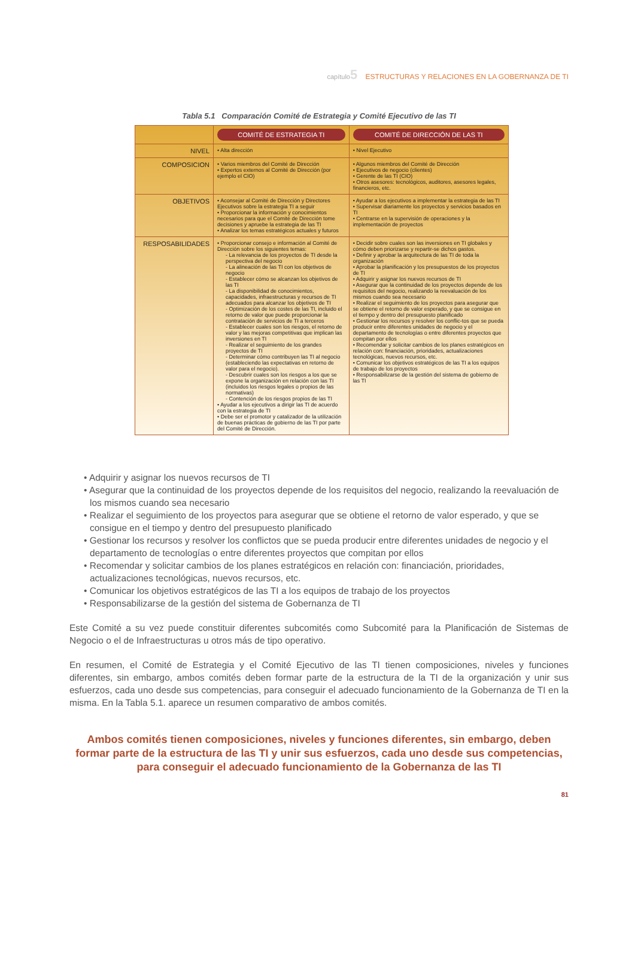capítulo5 ESTRUCTURAS Y RELACIONES EN LA GOBERNANZA DE TI
Tabla 5.1 Comparación Comité de Estrategia y Comité Ejecutivo de las TI
| | COMITÉ DE ESTRATEGIA TI | COMITÉ DE DIRECCIÓN DE LAS TI |
| --- | --- | --- |
| NIVEL | • Alta dirección | • Nivel Ejecutivo |
| COMPOSICION | • Varios miembros del Comité de Dirección • Expertos externos al Comité de Dirección (por ejemplo el CIO) | • Algunos miembros del Comité de Dirección • Ejecutivos de negocio (clientes) • Gerente de las TI (CIO) • Otros asesores: tecnológicos, auditores, asesores legales, financieros, etc. |
| OBJETIVOS | • Aconsejar al Comité de Dirección y Directores Ejecutivos sobre la estrategia TI a seguir • Proporcionar la información y conocimientos necesarios para que el Comité de Dirección tome decisiones y apruebe la estrategia de las TI • Analizar los temas estratégicos actuales y futuros | • Ayudar a los ejecutivos a implementar la estrategia de las TI • Supervisar diariamente los proyectos y servicios basados en TI • Centrarse en la supervisión de operaciones y la implementación de proyectos |
| RESPOSABILIDADES | • Proporcionar consejo e información al Comité de Dirección sobre los siguientes temas: - La relevancia de los proyectos de TI desde la perspectiva del negocio - La alineación de las TI con los objetivos de negocio - Establecer cómo se alcanzan los objetivos de las TI - La disponibilidad de conocimientos, capacidades, infraestructuras y recursos de TI adecuados para alcanzar los objetivos de TI - Optimización de los costes de las TI, incluido el retorno de valor que puede proporcionar la contratación de servicios de TI a terceros - Establecer cuales son los riesgos, el retorno de valor y las mejoras competitivas que implican las inversiones en TI - Realizar el seguimiento de los grandes proyectos de TI - Determinar cómo contribuyen las TI al negocio (estableciendo las expectativas en retorno de valor para el negocio). - Descubrir cuales son los riesgos a los que se expone la organización en relación con las TI (incluidos los riesgos legales o propios de las normativas) - Contención de los riesgos propios de las TI • Ayudar a los ejecutivos a dirigir las TI de acuerdo con la estrategia de TI • Debe ser el promotor y catalizador de la utilización de buenas prácticas de gobierno de las TI por parte del Comité de Dirección. | • Decidir sobre cuales son las inversiones en TI globales y cómo deben priorizarse y repartir-se dichos gastos. • Definir y aprobar la arquitectura de las TI de toda la organización • Aprobar la planificación y los presupuestos de los proyectos de TI • Adquirir y asignar los nuevos recursos de TI • Asegurar que la continuidad de los proyectos depende de los requisitos del negocio, realizando la reevaluación de los mismos cuando sea necesario • Realizar el seguimiento de los proyectos para asegurar que se obtiene el retorno de valor esperado, y que se consigue en el tiempo y dentro del presupuesto planificado • Gestionar los recursos y resolver los conflic-tos que se pueda producir entre diferentes unidades de negocio y el departamento de tecnologías o entre diferentes proyectos que compitan por ellos • Recomendar y solicitar cambios de los planes estratégicos en relación con: financiación, prioridades, actualizaciones tecnológicas, nuevos recursos, etc. • Comunicar los objetivos estratégicos de las TI a los equipos de trabajo de los proyectos • Responsabilizarse de la gestión del sistema de gobierno de las TI |
• Adquirir y asignar los nuevos recursos de TI
• Asegurar que la continuidad de los proyectos depende de los requisitos del negocio, realizando la reevaluación de los mismos cuando sea necesario
• Realizar el seguimiento de los proyectos para asegurar que se obtiene el retorno de valor esperado, y que se consigue en el tiempo y dentro del presupuesto planificado
• Gestionar los recursos y resolver los conflictos que se pueda producir entre diferentes unidades de negocio y el departamento de tecnologías o entre diferentes proyectos que compitan por ellos
• Recomendar y solicitar cambios de los planes estratégicos en relación con: financiación, prioridades, actualizaciones tecnológicas, nuevos recursos, etc.
• Comunicar los objetivos estratégicos de las TI a los equipos de trabajo de los proyectos
• Responsabilizarse de la gestión del sistema de Gobernanza de TI
Este Comité a su vez puede constituir diferentes subcomités como Subcomité para la Planificación de Sistemas de Negocio o el de Infraestructuras u otros más de tipo operativo.
En resumen, el Comité de Estrategia y el Comité Ejecutivo de las TI tienen composiciones, niveles y funciones diferentes, sin embargo, ambos comités deben formar parte de la estructura de la TI de la organización y unir sus esfuerzos, cada uno desde sus competencias, para conseguir el adecuado funcionamiento de la Gobernanza de TI en la misma. En la Tabla 5.1. aparece un resumen comparativo de ambos comités.
Ambos comités tienen composiciones, niveles y funciones diferentes, sin embargo, deben formar parte de la estructura de las TI y unir sus esfuerzos, cada uno desde sus competencias, para conseguir el adecuado funcionamiento de la Gobernanza de las TI
81